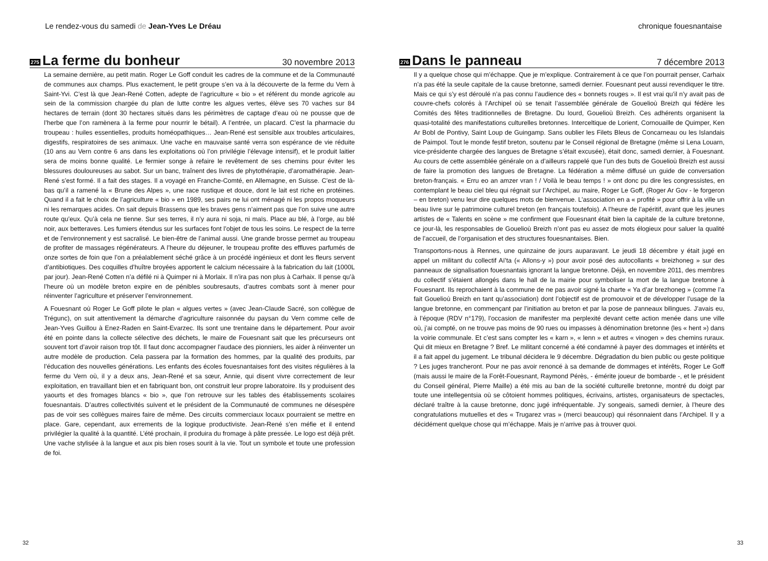Le rendez-vous du samedi de Jean-Yves Le Dréau
275
La ferme du bonheur
30 novembre 2013
La semaine dernière, au petit matin. Roger Le Goff conduit les cadres de la commune et de la Communauté de communes aux champs. Plus exactement, le petit groupe s’en va à la découverte de la ferme du Vern à Saint-Yvi. C’est là que Jean-René Cotten, adepte de l’agriculture « bio » et référent du monde agricole au sein de la commission chargée du plan de lutte contre les algues vertes, élève ses 70 vaches sur 84 hectares de terrain (dont 30 hectares situés dans les périmètres de captage d’eau où ne pousse que de l’herbe que l’on ramènera à la ferme pour nourrir le bétail). A l’entrée, un placard. C’est la pharmacie du troupeau : huiles essentielles, produits homéopathiques… Jean-René est sensible aux troubles articulaires, digestifs, respiratoires de ses animaux. Une vache en mauvaise santé verra son espérance de vie réduite (10 ans au Vern contre 6 ans dans les exploitations où l’on privilégie l’élevage intensif), et le produit laitier sera de moins bonne qualité. Le fermier songe à refaire le revêtement de ses chemins pour éviter les blessures douloureuses au sabot. Sur un banc, traînent des livres de phytothérapie, d’aromathérapie. Jean-René s’est formé. Il a fait des stages. Il a voyagé en Franche-Comté, en Allemagne, en Suisse. C’est de là-bas qu’il a ramené la « Brune des Alpes », une race rustique et douce, dont le lait est riche en protéines. Quand il a fait le choix de l’agriculture « bio » en 1989, ses pairs ne lui ont ménagé ni les propos moqueurs ni les remarques acides. On sait depuis Brassens que les braves gens n’aiment pas que l’on suive une autre route qu’eux. Qu’à cela ne tienne. Sur ses terres, il n’y aura ni soja, ni maïs. Place au blé, à l’orge, au blé noir, aux betteraves. Les fumiers étendus sur les surfaces font l’objet de tous les soins. Le respect de la terre et de l’environnement y est sacralisé. Le bien-être de l’animal aussi. Une grande brosse permet au troupeau de profiter de massages régénérateurs. A l’heure du déjeuner, le troupeau profite des effluves parfumés de onze sortes de foin que l’on a préalablement séché grâce à un procédé ingénieux et dont les fleurs servent d’antibiotiques. Des coquilles d’huître broyées apportent le calcium nécessaire à la fabrication du lait (1000L par jour). Jean-René Cotten n’a défilé ni à Quimper ni à Morlaix. Il n’ira pas non plus à Carhaix. Il pense qu’à l’heure où un modèle breton expire en de pénibles soubresauts, d’autres combats sont à mener pour réinventer l’agriculture et préserver l’environnement.
A Fouesnant où Roger Le Goff pilote le plan « algues vertes » (avec Jean-Claude Sacré, son collègue de Trégunc), on suit attentivement la démarche d’agriculture raisonnée du paysan du Vern comme celle de Jean-Yves Guillou à Enez-Raden en Saint-Evarzec. Ils sont une trentaine dans le département. Pour avoir été en pointe dans la collecte sélective des déchets, le maire de Fouesnant sait que les précurseurs ont souvent tort d’avoir raison trop tôt. Il faut donc accompagner l’audace des pionniers, les aider à réinventer un autre modèle de production. Cela passera par la formation des hommes, par la qualité des produits, par l’éducation des nouvelles générations. Les enfants des écoles fouesnantaises font des visites régulières à la ferme du Vern où, il y a deux ans, Jean-René et sa sœur, Annie, qui disent vivre correctement de leur exploitation, en travaillant bien et en fabriquant bon, ont construit leur propre laboratoire. Ils y produisent des yaourts et des fromages blancs « bio », que l’on retrouve sur les tables des établissements scolaires fouesnantais. D’autres collectivités suivent et le président de la Communauté de communes ne désespère pas de voir ses collègues maires faire de même. Des circuits commerciaux locaux pourraient se mettre en place. Gare, cependant, aux errements de la logique productiviste. Jean-René s’en méfie et il entend privilégier la qualité à la quantité. L’été prochain, il produira du fromage à pâte pressée. Le logo est déjà prêt. Une vache stylisée à la langue et aux pis bien roses sourit à la vie. Tout un symbole et toute une profession de foi.
32
chronique fouesnantaise
276
Dans le panneau
7 décembre 2013
Il y a quelque chose qui m’échappe. Que je m’explique. Contrairement à ce que l’on pourrait penser, Carhaix n’a pas été la seule capitale de la cause bretonne, samedi dernier. Fouesnant peut aussi revendiquer le titre. Mais ce qui s’y est déroulé n’a pas connu l’audience des « bonnets rouges ». Il est vrai qu’il n’y avait pas de couvre-chefs colorés à l’Archipel où se tenait l’assemblée générale de Gouelioù Breizh qui fédère les Comités des fêtes traditionnelles de Bretagne. Du lourd, Gouelioù Breizh. Ces adhérents organisent la quasi-totalité des manifestations culturelles bretonnes. Interceltique de Lorient, Cornouaille de Quimper, Ken Ar Bobl de Pontivy, Saint Loup de Guingamp. Sans oublier les Filets Bleus de Concarneau ou les Islandais de Paimpol. Tout le monde festif breton, soutenu par le Conseil régional de Bretagne (même si Lena Louarn, vice-présidente chargée des langues de Bretagne s’était excusée), était donc, samedi dernier, à Fouesnant. Au cours de cette assemblée générale on a d’ailleurs rappelé que l’un des buts de Gouelioù Breizh est aussi de faire la promotion des langues de Bretagne. La fédération a même diffusé un guide de conversation breton-français. « Erru eo an amzer vran ! / Voilà le beau temps ! » ont donc pu dire les congressistes, en contemplant le beau ciel bleu qui régnait sur l’Archipel, au maire, Roger Le Goff, (Roger Ar Gov - le forgeron – en breton) venu leur dire quelques mots de bienvenue. L’association en a « profité » pour offrir à la ville un beau livre sur le patrimoine culturel breton (en français toutefois). A l’heure de l’apéritif, avant que les jeunes artistes de « Talents en scène » me confirment que Fouesnant était bien la capitale de la culture bretonne, ce jour-là, les responsables de Gouelioù Breizh n’ont pas eu assez de mots élogieux pour saluer la qualité de l’accueil, de l’organisation et des structures fouesnantaises. Bien.
Transportons-nous à Rennes, une quinzaine de jours auparavant. Le jeudi 18 décembre y était jugé en appel un militant du collectif Aï’ta (« Allons-y ») pour avoir posé des autocollants « breizhoneg » sur des panneaux de signalisation fouesnantais ignorant la langue bretonne. Déjà, en novembre 2011, des membres du collectif s’étaient allongés dans le hall de la mairie pour symboliser la mort de la langue bretonne à Fouesnant. Ils reprochaient à la commune de ne pas avoir signé la charte « Ya d’ar brezhoneg » (comme l’a fait Gouelioù Breizh en tant qu’association) dont l’objectif est de promouvoir et de développer l’usage de la langue bretonne, en commençant par l’initiation au breton et par la pose de panneaux bilingues. J’avais eu, à l’époque (RDV n°179), l’occasion de manifester ma perplexité devant cette action menée dans une ville où, j’ai compté, on ne trouve pas moins de 90 rues ou impasses à dénomination bretonne (les « hent ») dans la voirie communale. Et c’est sans compter les « karn », « lenn » et autres « vinogen » des chemins ruraux. Qui dit mieux en Bretagne ? Bref. Le militant concerné a été condamné à payer des dommages et intérêts et il a fait appel du jugement. Le tribunal décidera le 9 décembre. Dégradation du bien public ou geste politique ? Les juges trancheront. Pour ne pas avoir renoncé à sa demande de dommages et intérêts, Roger Le Goff (mais aussi le maire de la Forêt-Fouesnant, Raymond Pérès, - émérite joueur de bombarde -, et le président du Conseil général, Pierre Maille) a été mis au ban de la société culturelle bretonne, montré du doigt par toute une intellegentsia où se côtoient hommes politiques, écrivains, artistes, organisateurs de spectacles, déclaré traître à la cause bretonne, donc jugé infréquentable. J’y songeais, samedi dernier, à l’heure des congratulations mutuelles et des « Trugarez vras » (merci beaucoup) qui résonnaient dans l’Archipel. Il y a décidément quelque chose qui m’échappe. Mais je n’arrive pas à trouver quoi.
33